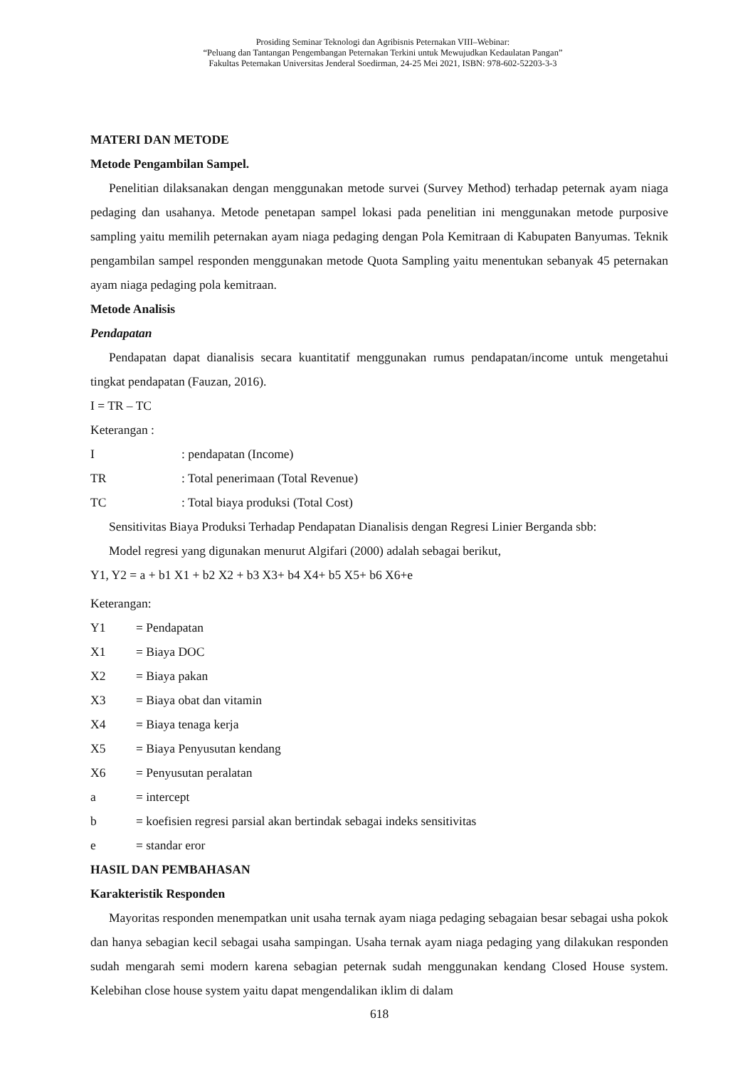Prosiding Seminar Teknologi dan Agribisnis Peternakan VIII–Webinar:
“Peluang dan Tantangan Pengembangan Peternakan Terkini untuk Mewujudkan Kedaulatan Pangan”
Fakultas Peternakan Universitas Jenderal Soedirman, 24-25 Mei 2021, ISBN: 978-602-52203-3-3
MATERI DAN METODE
Metode Pengambilan Sampel.
Penelitian dilaksanakan dengan menggunakan metode survei (Survey Method) terhadap peternak ayam niaga pedaging dan usahanya. Metode penetapan sampel lokasi pada penelitian ini menggunakan metode purposive sampling yaitu memilih peternakan ayam niaga pedaging dengan Pola Kemitraan di Kabupaten Banyumas. Teknik pengambilan sampel responden menggunakan metode Quota Sampling yaitu menentukan sebanyak 45 peternakan ayam niaga pedaging pola kemitraan.
Metode Analisis
Pendapatan
Pendapatan dapat dianalisis secara kuantitatif menggunakan rumus pendapatan/income untuk mengetahui tingkat pendapatan (Fauzan, 2016).
I = TR – TC
Keterangan :
| I | : pendapatan (Income) |
| TR | : Total penerimaan (Total Revenue) |
| TC | : Total biaya produksi (Total Cost) |
Sensitivitas Biaya Produksi Terhadap Pendapatan Dianalisis dengan Regresi Linier Berganda sbb:
Model regresi yang digunakan menurut Algifari (2000) adalah sebagai berikut,
Y1, Y2 = a + b1 X1 + b2 X2 + b3 X3+ b4 X4+ b5 X5+ b6 X6+e
Keterangan:
| Y1 | = Pendapatan |
| X1 | = Biaya DOC |
| X2 | = Biaya pakan |
| X3 | = Biaya obat dan vitamin |
| X4 | = Biaya tenaga kerja |
| X5 | = Biaya Penyusutan kendang |
| X6 | = Penyusutan peralatan |
| a | = intercept |
| b | = koefisien regresi parsial akan bertindak sebagai indeks sensitivitas |
| e | = standar eror |
HASIL DAN PEMBAHASAN
Karakteristik Responden
Mayoritas responden menempatkan unit usaha ternak ayam niaga pedaging sebagaian besar sebagai usha pokok dan hanya sebagian kecil sebagai usaha sampingan. Usaha ternak ayam niaga pedaging yang dilakukan responden sudah mengarah semi modern karena sebagian peternak sudah menggunakan kendang Closed House system. Kelebihan close house system yaitu dapat mengendalikan iklim di dalam
618